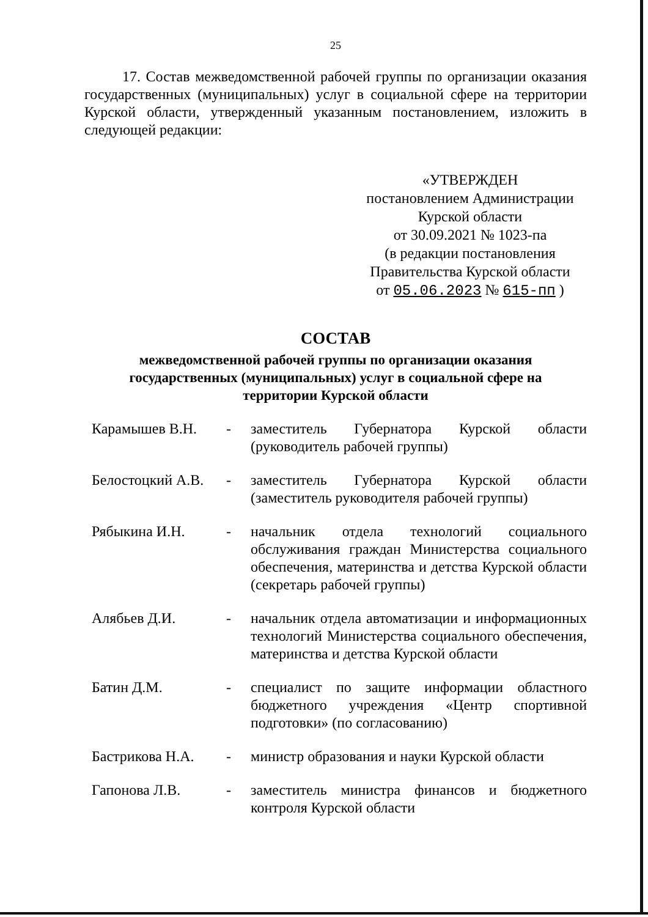25
17. Состав межведомственной рабочей группы по организации оказания государственных (муниципальных) услуг в социальной сфере на территории Курской области, утвержденный указанным постановлением, изложить в следующей редакции:
«УТВЕРЖДЕН
постановлением Администрации
Курской области
от 30.09.2021 № 1023-па
(в редакции постановления
Правительства Курской области
от 05.06.2023 № 615-пп )
СОСТАВ
межведомственной рабочей группы по организации оказания
государственных (муниципальных) услуг в социальной сфере на
территории Курской области
Карамышев В.Н. - заместитель Губернатора Курской области (руководитель рабочей группы)
Белостоцкий А.В.
- заместитель Губернатора Курской области (заместитель руководителя рабочей группы)
Рябыкина И.Н. - начальник отдела технологий социального обслуживания граждан Министерства социального обеспечения, материнства и детства Курской области (секретарь рабочей группы)
Алябьев Д.И. - начальник отдела автоматизации и информационных технологий Министерства социального обеспечения, материнства и детства Курской области
Батин Д.М. - специалист по защите информации областного бюджетного учреждения «Центр спортивной подготовки» (по согласованию)
Бастрикова Н.А. - министр образования и науки Курской области
Гапонова Л.В. - заместитель министра финансов и бюджетного контроля Курской области